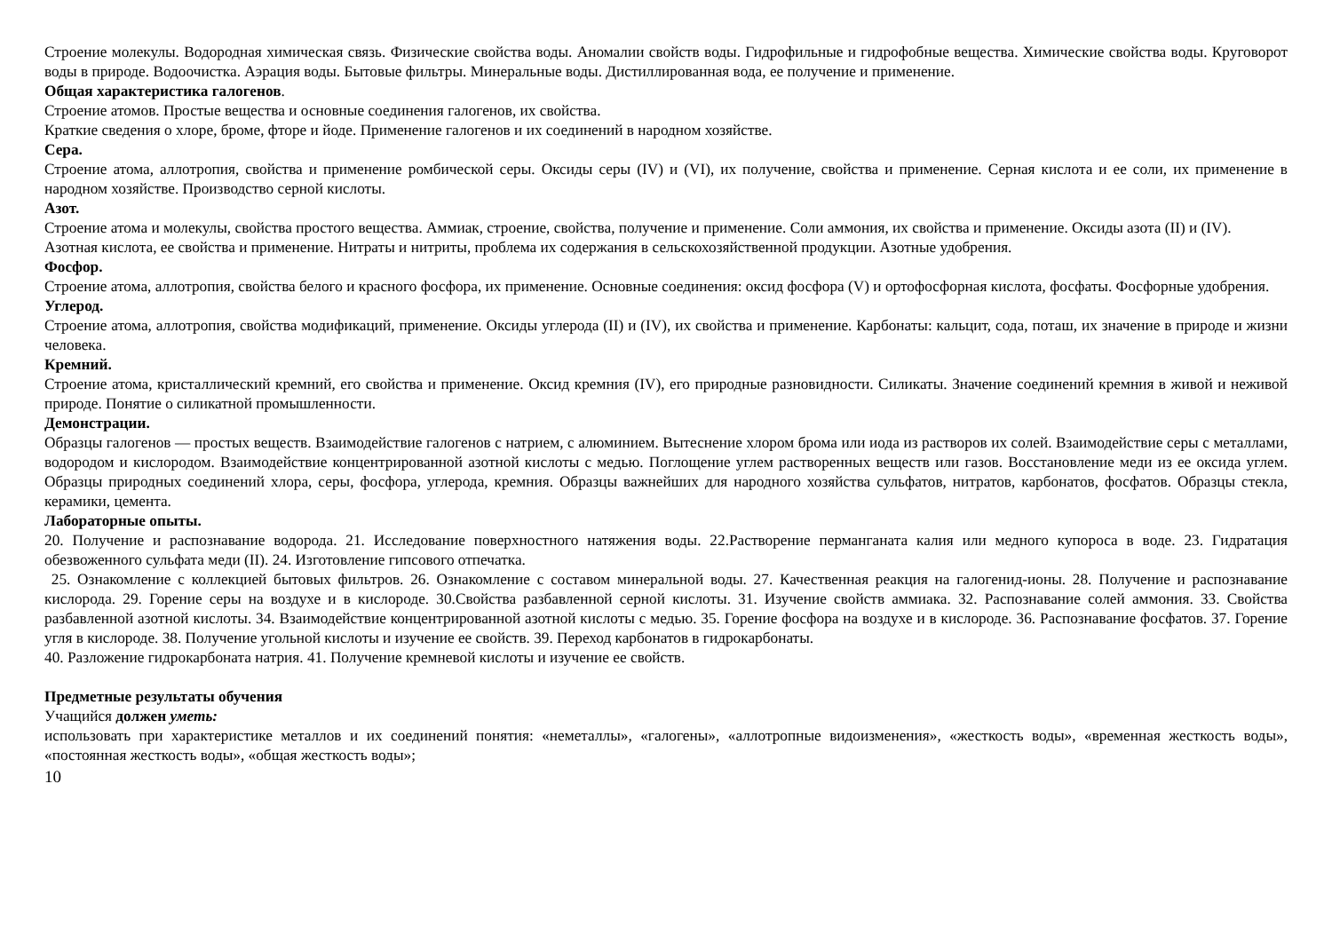Строение молекулы. Водородная химическая связь. Физические свойства воды. Аномалии свойств воды. Гидрофильные и гидрофобные вещества. Химические свойства воды. Круговорот воды в природе. Водоочистка. Аэрация воды. Бытовые фильтры. Минеральные воды. Дистиллированная вода, ее получение и применение.
Общая характеристика галогенов.
Строение атомов. Простые вещества и основные соединения галогенов, их свойства.
Краткие сведения о хлоре, броме, фторе и йоде. Применение галогенов и их соединений в народном хозяйстве.
Сера.
Строение атома, аллотропия, свойства и применение ромбической серы. Оксиды серы (IV) и (VI), их получение, свойства и применение. Серная кислота и ее соли, их применение в народном хозяйстве. Производство серной кислоты.
Азот.
Строение атома и молекулы, свойства простого вещества. Аммиак, строение, свойства, получение и применение. Соли аммония, их свойства и применение. Оксиды азота (II) и (IV).
Азотная кислота, ее свойства и применение. Нитраты и нитриты, проблема их содержания в сельскохозяйственной продукции. Азотные удобрения.
Фосфор.
Строение атома, аллотропия, свойства белого и красного фосфора, их применение. Основные соединения: оксид фосфора (V) и ортофосфорная кислота, фосфаты. Фосфорные удобрения.
Углерод.
Строение атома, аллотропия, свойства модификаций, применение. Оксиды углерода (II) и (IV), их свойства и применение. Карбонаты: кальцит, сода, поташ, их значение в природе и жизни человека.
Кремний.
Строение атома, кристаллический кремний, его свойства и применение. Оксид кремния (IV), его природные разновидности. Силикаты. Значение соединений кремния в живой и неживой природе. Понятие о силикатной промышленности.
Демонстрации.
Образцы галогенов — простых веществ. Взаимодействие галогенов с натрием, с алюминием. Вытеснение хлором брома или иода из растворов их солей. Взаимодействие серы с металлами, водородом и кислородом. Взаимодействие концентрированной азотной кислоты с медью. Поглощение углем растворенных веществ или газов. Восстановление меди из ее оксида углем. Образцы природных соединений хлора, серы, фосфора, углерода, кремния. Образцы важнейших для народного хозяйства сульфатов, нитратов, карбонатов, фосфатов. Образцы стекла, керамики, цемента.
Лабораторные опыты.
20. Получение и распознавание водорода. 21. Исследование поверхностного натяжения воды. 22.Растворение перманганата калия или медного купороса в воде. 23. Гидратация обезвоженного сульфата меди (II). 24. Изготовление гипсового отпечатка.
25. Ознакомление с коллекцией бытовых фильтров. 26. Ознакомление с составом минеральной воды. 27. Качественная реакция на галогенид-ионы. 28. Получение и распознавание кислорода. 29. Горение серы на воздухе и в кислороде. 30.Свойства разбавленной серной кислоты. 31. Изучение свойств аммиака. 32. Распознавание солей аммония. 33. Свойства разбавленной азотной кислоты. 34. Взаимодействие концентрированной азотной кислоты с медью. 35. Горение фосфора на воздухе и в кислороде. 36. Распознавание фосфатов. 37. Горение угля в кислороде. 38. Получение угольной кислоты и изучение ее свойств. 39. Переход карбонатов в гидрокарбонаты.
40. Разложение гидрокарбоната натрия. 41. Получение кремневой кислоты и изучение ее свойств.
Предметные результаты обучения
Учащийся должен уметь:
использовать при характеристике металлов и их соединений понятия: «неметаллы», «галогены», «аллотропные видоизменения», «жесткость воды», «временная жесткость воды», «постоянная жесткость воды», «общая жесткость воды»;
10